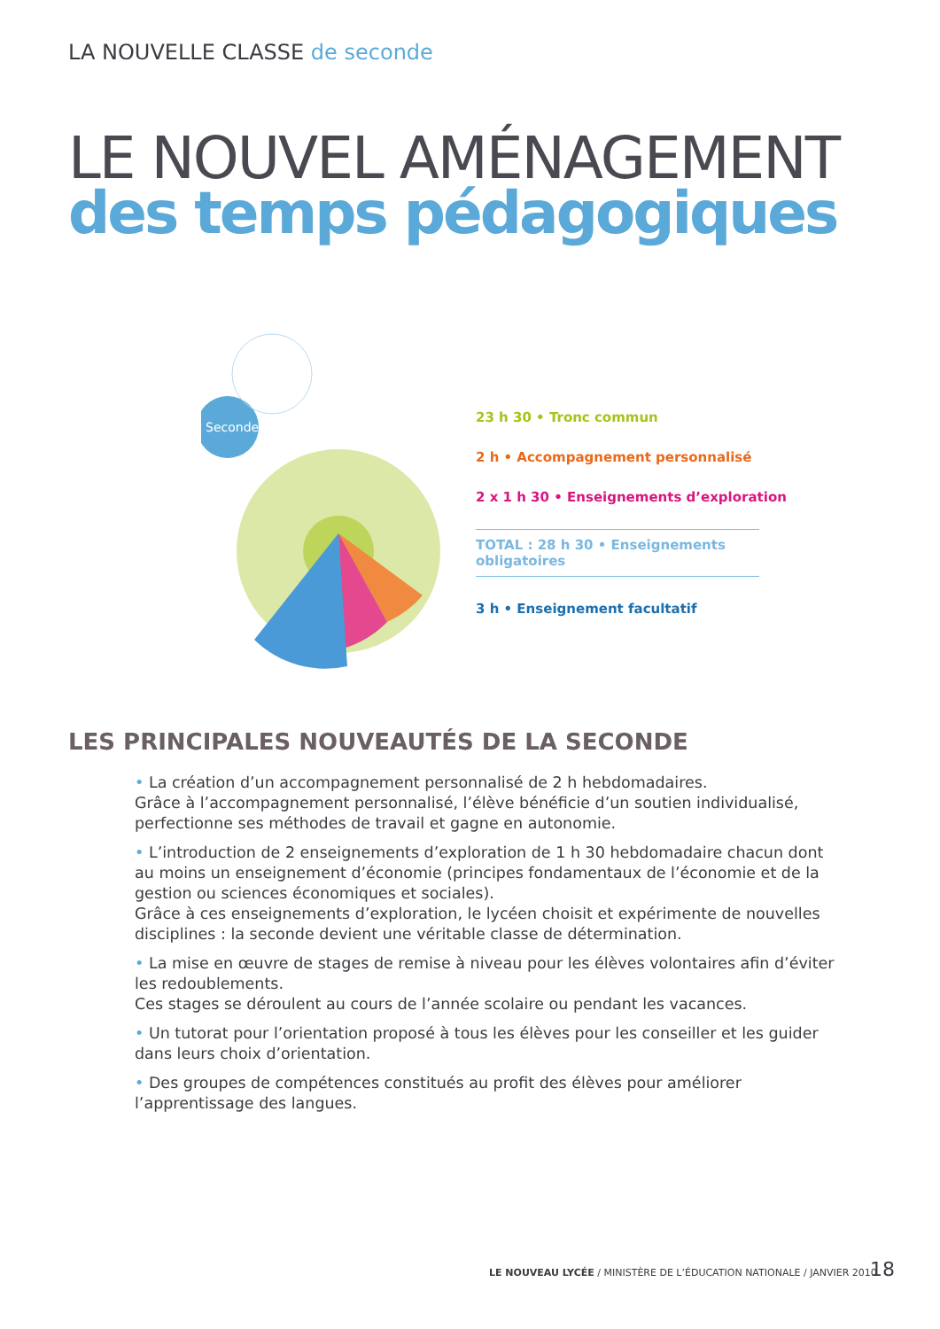LA NOUVELLE CLASSE de seconde
LE NOUVEL AMÉNAGEMENT
des temps pédagogiques
Seconde
23 h 30 • Tronc commun
2 h • Accompagnement personnalisé
2 x 1 h 30 • Enseignements d’exploration
TOTAL : 28 h 30 • Enseignements obligatoires
3 h • Enseignement facultatif
LES PRINCIPALES NOUVEAUTÉS DE LA SECONDE
• La création d’un accompagnement personnalisé de 2 h hebdomadaires.
Grâce à l’accompagnement personnalisé, l’élève bénéficie d’un soutien individualisé, perfectionne ses méthodes de travail et gagne en autonomie.
• L’introduction de 2 enseignements d’exploration de 1 h 30 hebdomadaire chacun dont au moins un enseignement d’économie (principes fondamentaux de l’économie et de la gestion ou sciences économiques et sociales).
Grâce à ces enseignements d’exploration, le lycéen choisit et expérimente de nouvelles disciplines : la seconde devient une véritable classe de détermination.
• La mise en œuvre de stages de remise à niveau pour les élèves volontaires afin d’éviter les redoublements.
Ces stages se déroulent au cours de l’année scolaire ou pendant les vacances.
• Un tutorat pour l’orientation proposé à tous les élèves pour les conseiller et les guider dans leurs choix d’orientation.
• Des groupes de compétences constitués au profit des élèves pour améliorer l’apprentissage des langues.
LE NOUVEAU LYCÉE / MINISTÈRE DE L’ÉDUCATION NATIONALE / JANVIER 2010
18